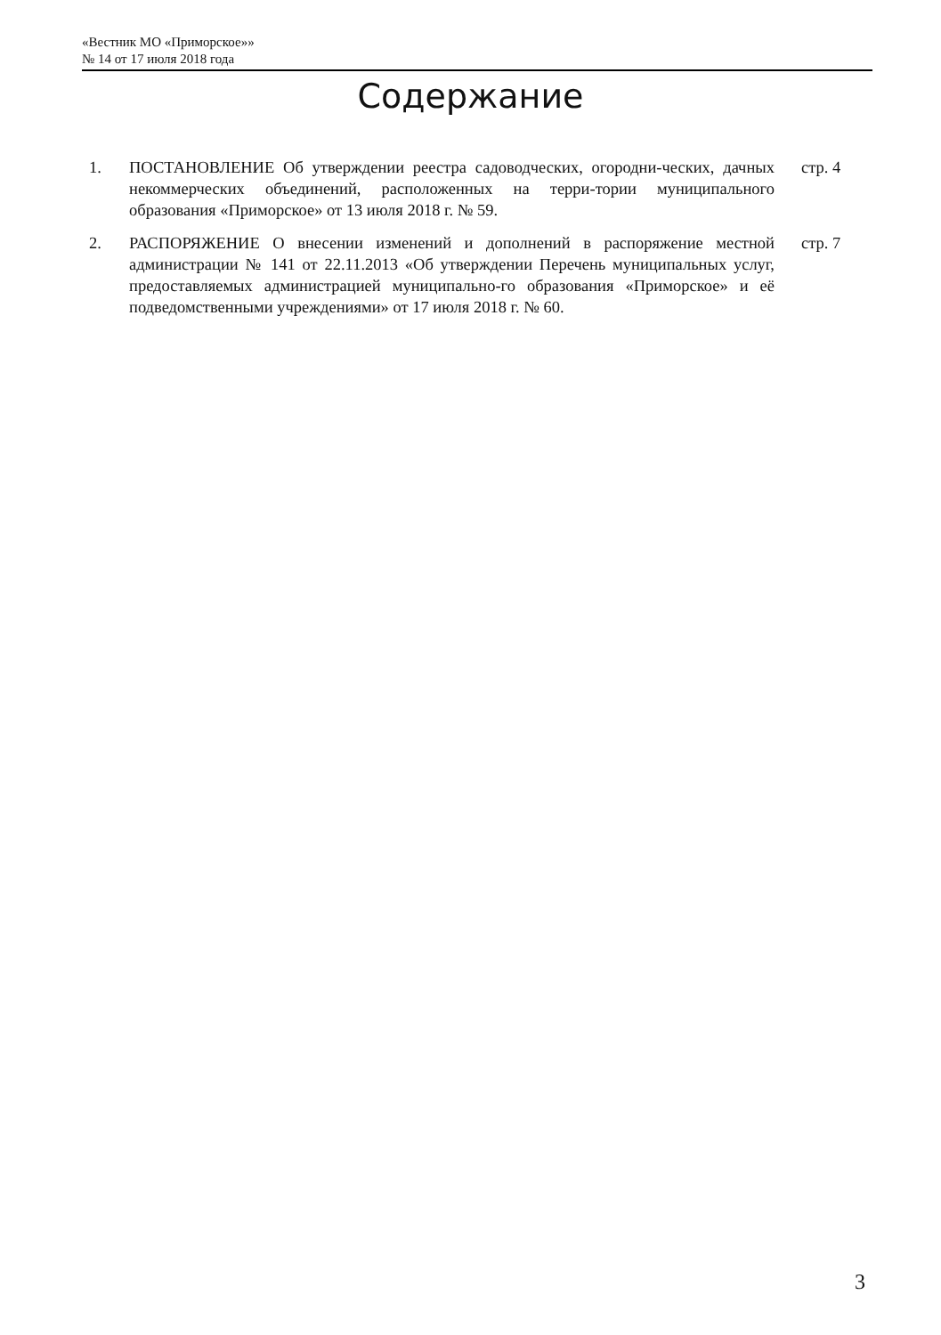«Вестник МО «Приморское»»
№ 14 от 17 июля 2018 года
Содержание
1. ПОСТАНОВЛЕНИЕ Об утверждении реестра садоводческих, огородни-ческих, дачных некоммерческих объединений, расположенных на терри-тории муниципального образования «Приморское» от 13 июля 2018 г. № 59.
стр. 4
2. РАСПОРЯЖЕНИЕ О внесении изменений и дополнений в распоряжение местной администрации № 141 от 22.11.2013 «Об утверждении Перечень муниципальных услуг, предоставляемых администрацией муниципально-го образования «Приморское» и её подведомственными учреждениями» от 17 июля 2018 г. № 60.
стр. 7
3